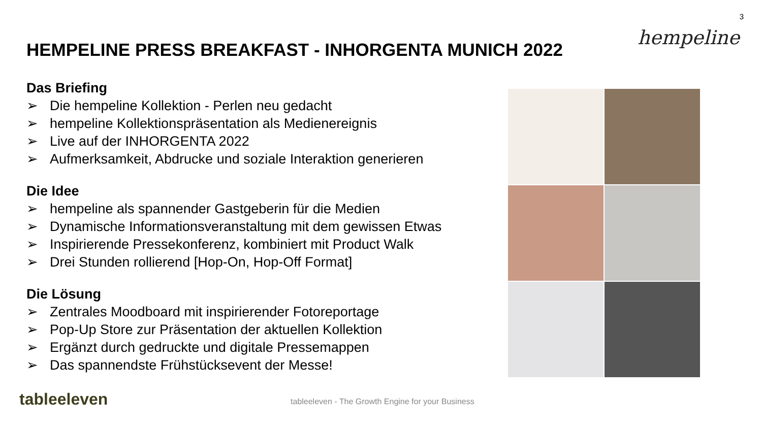3
hempeline
HEMPELINE PRESS BREAKFAST - INHORGENTA MUNICH 2022
Das Briefing
➢ Die hempeline Kollektion - Perlen neu gedacht
➢ hempeline Kollektionspräsentation als Medienereignis
➢ Live auf der INHORGENTA 2022
➢ Aufmerksamkeit, Abdrucke und soziale Interaktion generieren
Die Idee
➢ hempeline als spannender Gastgeberin für die Medien
➢ Dynamische Informationsveranstaltung mit dem gewissen Etwas
➢ Inspirierende Pressekonferenz, kombiniert mit Product Walk
➢ Drei Stunden rollierend [Hop-On, Hop-Off Format]
Die Lösung
➢ Zentrales Moodboard mit inspirierender Fotoreportage
➢ Pop-Up Store zur Präsentation der aktuellen Kollektion
➢ Ergänzt durch gedruckte und digitale Pressemappen
➢ Das spannendste Frühstücksevent der Messe!
tableeleven
tableeleven - The Growth Engine for your Business